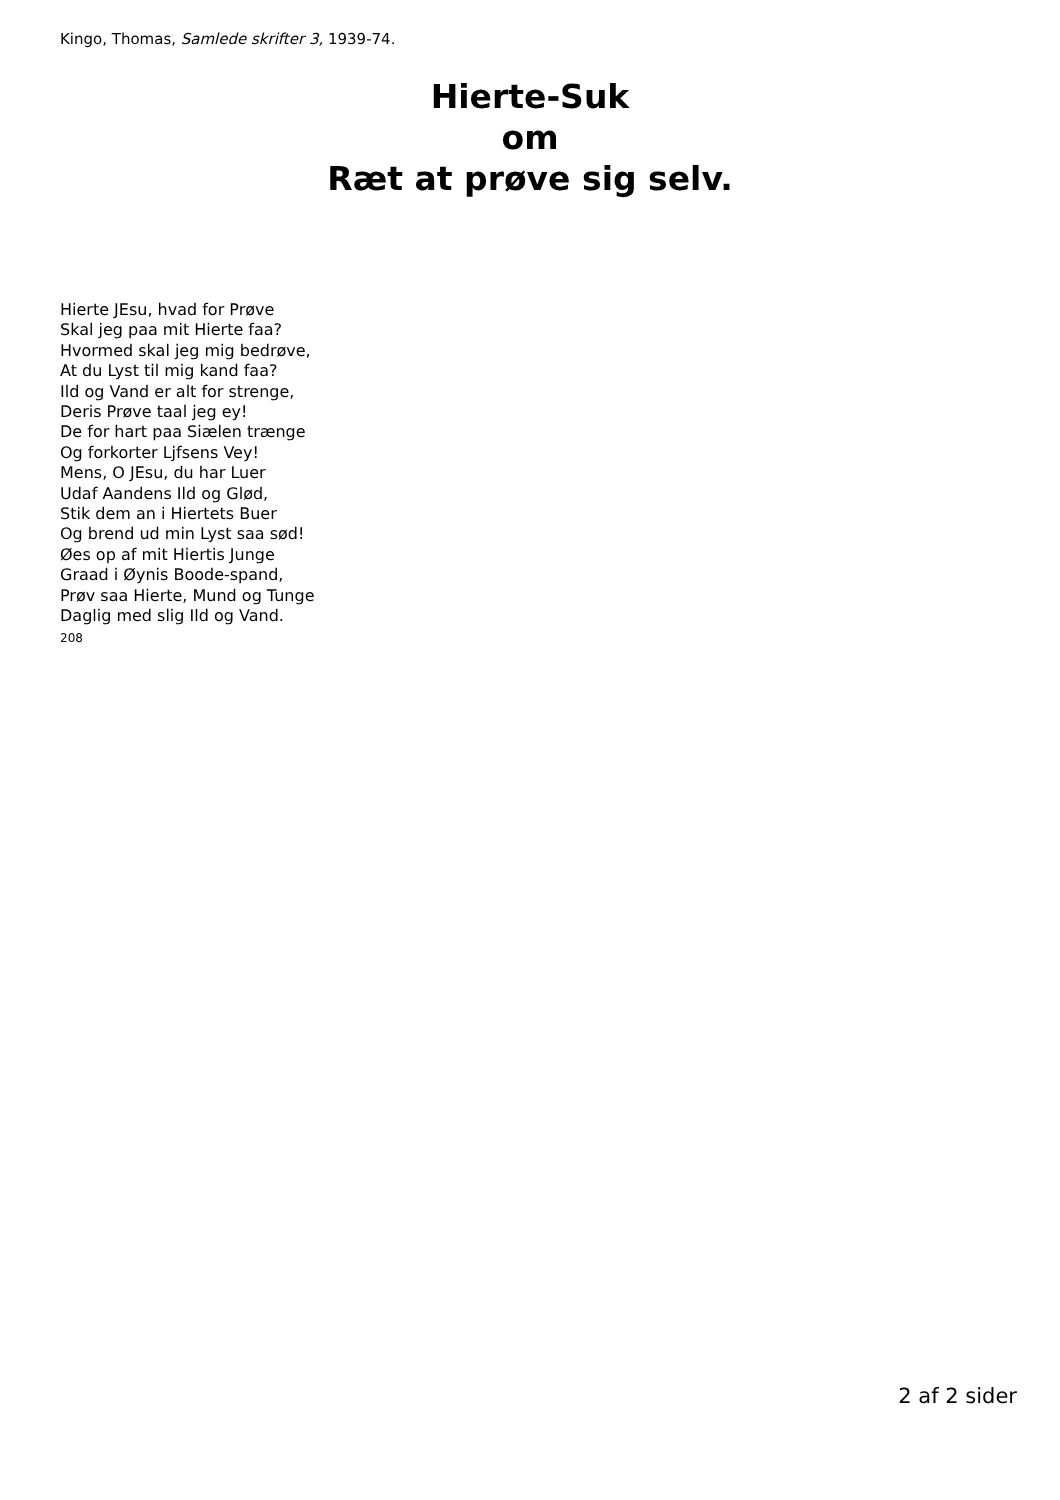Kingo, Thomas, Samlede skrifter 3, 1939-74.
Hierte-Suk
om
Ræt at prøve sig selv.
Hierte JEsu, hvad for Prøve
Skal jeg paa mit Hierte faa?
Hvormed skal jeg mig bedrøve,
At du Lyst til mig kand faa?
Ild og Vand er alt for strenge,
Deris Prøve taal jeg ey!
De for hart paa Siælen trænge
Og forkorter Ljfsens Vey!
Mens, O JEsu, du har Luer
Udaf Aandens Ild og Glød,
Stik dem an i Hiertets Buer
Og brend ud min Lyst saa sød!
Øes op af mit Hiertis Junge
Graad i Øynis Boode-spand,
Prøv saa Hierte, Mund og Tunge
Daglig med slig Ild og Vand.
208
2 af 2 sider